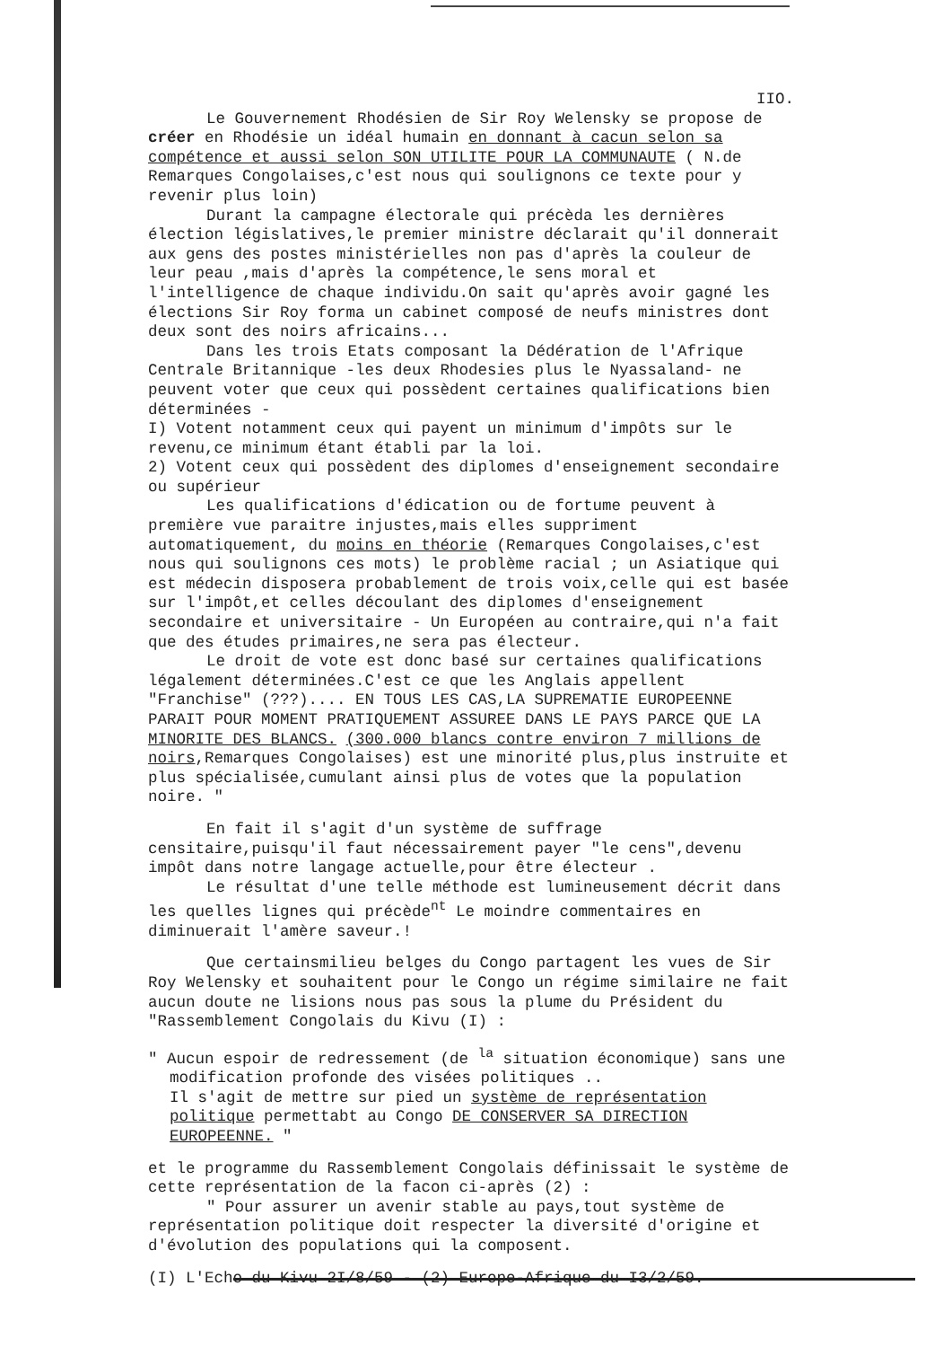IIO.
Le Gouvernement Rhodésien de Sir Roy Welensky se propose de créer en Rhodésie un idéal humain en donnant à cacun selon sa compétence et aussi selon SON UTILITE POUR LA COMMUNAUTE ( N.de Remarques Congolaises,c'est nous qui soulignons ce texte pour y revenir plus loin)
Durant la campagne électorale qui précèda les dernières élection législatives,le premier ministre déclarait qu'il donnerait aux gens des postes ministérielles non pas d'après la couleur de leur peau ,mais d'après la compétence,le sens moral et l'intelligence de chaque individu.On sait qu'après avoir gagné les élections Sir Roy forma un cabinet composé de neufs ministres dont deux sont des noirs africains...
Dans les trois Etats composant la Dédération de l'Afrique Centrale Britannique -les deux Rhodesies plus le Nyassaland- ne peuvent voter que ceux qui possèdent certaines qualifications bien déterminées -
I) Votent notamment ceux qui payent un minimum d'impôts sur le revenu,ce minimum étant établi par la loi.
2) Votent ceux qui possèdent des diplomes d'enseignement secondaire ou supérieur
Les qualifications d'édication ou de fortume peuvent à première vue paraitre injustes,mais elles suppriment automatiquement, du moins en théorie (Remarques Congolaises,c'est nous qui soulignons ces mots) le problème racial ; un Asiatique qui est médecin disposera probablement de trois voix,celle qui est basée sur l'impôt,et celles découlant des diplomes d'enseignement secondaire et universitaire - Un Européen au contraire,qui n'a fait que des études primaires,ne sera pas électeur.
Le droit de vote est donc basé sur certaines qualifications légalement déterminées.C'est ce que les Anglais appellent "Franchise" (???).... EN TOUS LES CAS,LA SUPREMATIE EUROPEENNE PARAIT POUR MOMENT PRATIQUEMENT ASSUREE DANS LE PAYS PARCE QUE LA MINORITE DES BLANCS. (300.000 blancs contre environ 7 millions de noirs,Remarques Congolaises) est une minorité plus,plus instruite et plus spécialisée,cumulant ainsi plus de votes que la population noire. "
En fait il s'agit d'un système de suffrage censitaire,puisqu'il faut nécessairement payer "le cens",devenu impôt dans notre langage actuelle,pour être électeur .
Le résultat d'une telle méthode est lumineusement décrit dans les quelles lignes qui précède<sup>nt</sup> Le moindre commentaires en diminuerait l'amère saveur.!
Que certainsmilieu belges du Congo partagent les vues de Sir Roy Welensky et souhaitent pour le Congo un régime similaire ne fait aucun doute ne lisions nous pas sous la plume du Président du "Rassemblement Congolais du Kivu (I) :
" Aucun espoir de redressement (de <sup>la</sup> situation économique) sans une
modification profonde des visées politiques ..
Il s'agit de mettre sur pied un système de représentation politique permettabt au Congo DE CONSERVER SA DIRECTION EUROPEENNE. "
et le programme du Rassemblement Congolais définissait le système de cette représentation de la facon ci-après (2) :
" Pour assurer un avenir stable au pays,tout système de représentation politique doit respecter la diversité d'origine et d'évolution des populations qui la composent.
(I) L'Echo du Kivu 2I/8/59 - (2) Europe-Afrique du I3/2/59.